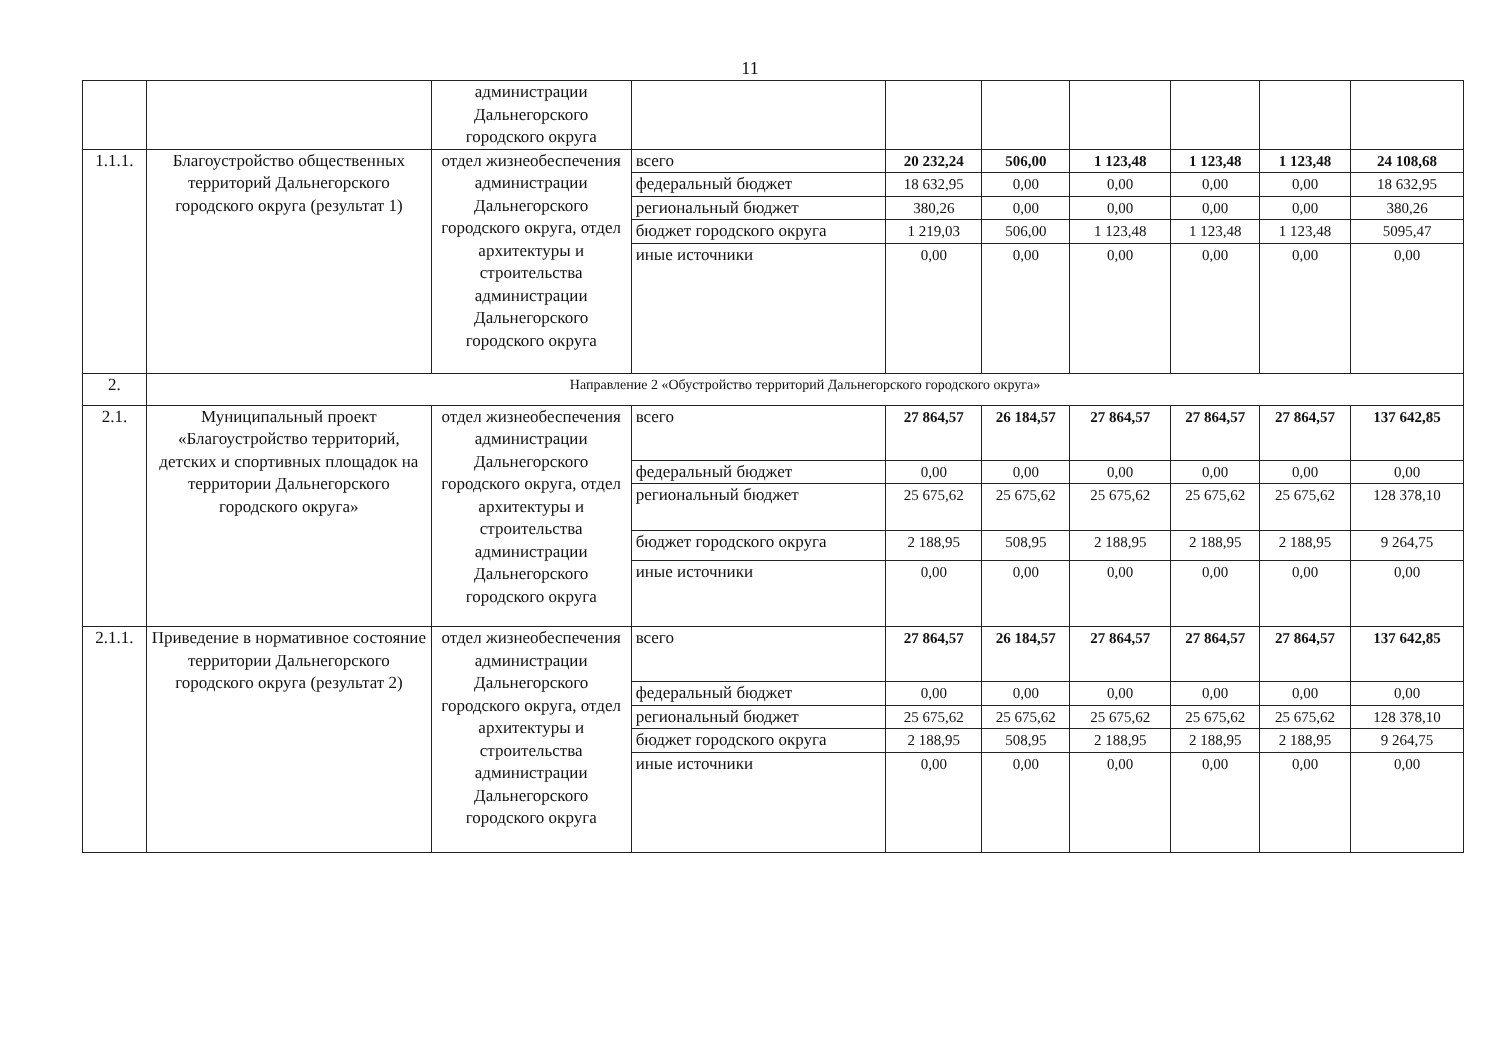11
| | | администрации Дальнегорского городского округа | | | | | | | |
| 1.1.1. | Благоустройство общественных территорий Дальнегорского городского округа (результат 1) | отдел жизнеобеспечения администрации Дальнегорского городского округа, отдел архитектуры и строительства администрации Дальнегорского городского округа | всего | 20 232,24 | 506,00 | 1 123,48 | 1 123,48 | 1 123,48 | 24 108,68 |
| | | | федеральный бюджет | 18 632,95 | 0,00 | 0,00 | 0,00 | 0,00 | 18 632,95 |
| | | | региональный бюджет | 380,26 | 0,00 | 0,00 | 0,00 | 0,00 | 380,26 |
| | | | бюджет городского округа | 1 219,03 | 506,00 | 1 123,48 | 1 123,48 | 1 123,48 | 5095,47 |
| | | | иные источники | 0,00 | 0,00 | 0,00 | 0,00 | 0,00 | 0,00 |
| 2. | Направление 2 «Обустройство территорий Дальнегорского городского округа» | | | | | | | | |
| 2.1. | Муниципальный проект «Благоустройство территорий, детских и спортивных площадок на территории Дальнегорского городского округа» | отдел жизнеобеспечения администрации Дальнегорского городского округа, отдел архитектуры и строительства администрации Дальнегорского городского округа | всего | 27 864,57 | 26 184,57 | 27 864,57 | 27 864,57 | 27 864,57 | 137 642,85 |
| | | | федеральный бюджет | 0,00 | 0,00 | 0,00 | 0,00 | 0,00 | 0,00 |
| | | | региональный бюджет | 25 675,62 | 25 675,62 | 25 675,62 | 25 675,62 | 25 675,62 | 128 378,10 |
| | | | бюджет городского округа | 2 188,95 | 508,95 | 2 188,95 | 2 188,95 | 2 188,95 | 9 264,75 |
| | | | иные источники | 0,00 | 0,00 | 0,00 | 0,00 | 0,00 | 0,00 |
| 2.1.1. | Приведение в нормативное состояние территории Дальнегорского городского округа (результат 2) | отдел жизнеобеспечения администрации Дальнегорского городского округа, отдел архитектуры и строительства администрации Дальнегорского городского округа | всего | 27 864,57 | 26 184,57 | 27 864,57 | 27 864,57 | 27 864,57 | 137 642,85 |
| | | | федеральный бюджет | 0,00 | 0,00 | 0,00 | 0,00 | 0,00 | 0,00 |
| | | | региональный бюджет | 25 675,62 | 25 675,62 | 25 675,62 | 25 675,62 | 25 675,62 | 128 378,10 |
| | | | бюджет городского округа | 2 188,95 | 508,95 | 2 188,95 | 2 188,95 | 2 188,95 | 9 264,75 |
| | | | иные источники | 0,00 | 0,00 | 0,00 | 0,00 | 0,00 | 0,00 |